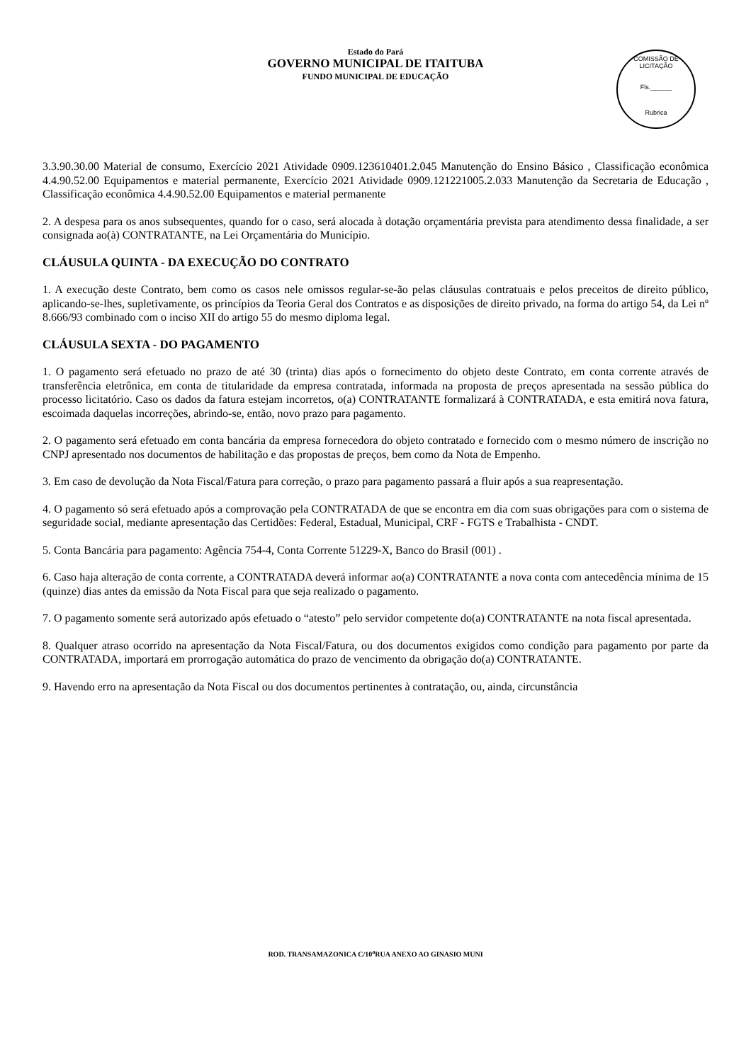Estado do Pará
GOVERNO MUNICIPAL DE ITAITUBA
FUNDO MUNICIPAL DE EDUCAÇÃO
COMISSÃO DE LICITAÇÃO
Fls.______
Rubrica
3.3.90.30.00 Material de consumo, Exercício 2021 Atividade 0909.123610401.2.045 Manutenção do Ensino Básico , Classificação econômica 4.4.90.52.00 Equipamentos e material permanente, Exercício 2021 Atividade 0909.121221005.2.033 Manutenção da Secretaria de Educação , Classificação econômica 4.4.90.52.00 Equipamentos e material permanente
2. A despesa para os anos subsequentes, quando for o caso, será alocada à dotação orçamentária prevista para atendimento dessa finalidade, a ser consignada ao(à) CONTRATANTE, na Lei Orçamentária do Município.
CLÁUSULA QUINTA - DA EXECUÇÃO DO CONTRATO
1. A execução deste Contrato, bem como os casos nele omissos regular-se-ão pelas cláusulas contratuais e pelos preceitos de direito público, aplicando-se-lhes, supletivamente, os princípios da Teoria Geral dos Contratos e as disposições de direito privado, na forma do artigo 54, da Lei nº 8.666/93 combinado com o inciso XII do artigo 55 do mesmo diploma legal.
CLÁUSULA SEXTA - DO PAGAMENTO
1. O pagamento será efetuado no prazo de até 30 (trinta) dias após o fornecimento do objeto deste Contrato, em conta corrente através de transferência eletrônica, em conta de titularidade da empresa contratada, informada na proposta de preços apresentada na sessão pública do processo licitatório. Caso os dados da fatura estejam incorretos, o(a) CONTRATANTE formalizará à CONTRATADA, e esta emitirá nova fatura, escoimada daquelas incorreções, abrindo-se, então, novo prazo para pagamento.
2. O pagamento será efetuado em conta bancária da empresa fornecedora do objeto contratado e fornecido com o mesmo número de inscrição no CNPJ apresentado nos documentos de habilitação e das propostas de preços, bem como da Nota de Empenho.
3. Em caso de devolução da Nota Fiscal/Fatura para correção, o prazo para pagamento passará a fluir após a sua reapresentação.
4. O pagamento só será efetuado após a comprovação pela CONTRATADA de que se encontra em dia com suas obrigações para com o sistema de seguridade social, mediante apresentação das Certidões: Federal, Estadual, Municipal, CRF - FGTS e Trabalhista - CNDT.
5. Conta Bancária para pagamento: Agência 754-4, Conta Corrente 51229-X, Banco do Brasil (001) .
6. Caso haja alteração de conta corrente, a CONTRATADA deverá informar ao(a) CONTRATANTE a nova conta com antecedência mínima de 15 (quinze) dias antes da emissão da Nota Fiscal para que seja realizado o pagamento.
7. O pagamento somente será autorizado após efetuado o “atesto” pelo servidor competente do(a) CONTRATANTE na nota fiscal apresentada.
8. Qualquer atraso ocorrido na apresentação da Nota Fiscal/Fatura, ou dos documentos exigidos como condição para pagamento por parte da CONTRATADA, importará em prorrogação automática do prazo de vencimento da obrigação do(a) CONTRATANTE.
9. Havendo erro na apresentação da Nota Fiscal ou dos documentos pertinentes à contratação, ou, ainda, circunstância
ROD. TRANSAMAZONICA C/10<sup>a</sup>RUA ANEXO AO GINASIO MUNI